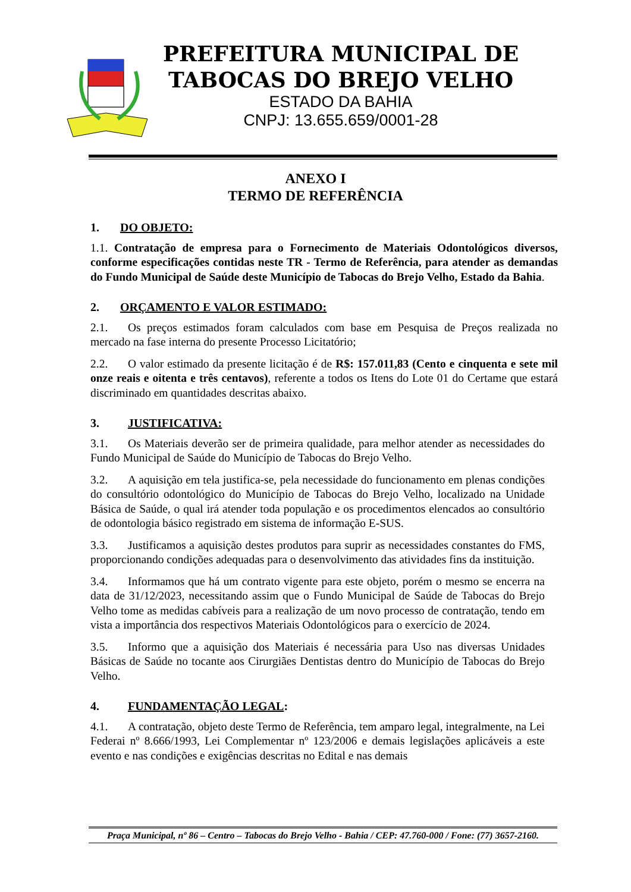PREFEITURA MUNICIPAL DE
TABOCAS DO BREJO VELHO
ESTADO DA BAHIA
CNPJ: 13.655.659/0001-28
ANEXO I
TERMO DE REFERÊNCIA
1. DO OBJETO:
1.1. Contratação de empresa para o Fornecimento de Materiais Odontológicos diversos, conforme especificações contidas neste TR - Termo de Referência, para atender as demandas do Fundo Municipal de Saúde deste Município de Tabocas do Brejo Velho, Estado da Bahia.
2. ORÇAMENTO E VALOR ESTIMADO:
2.1. Os preços estimados foram calculados com base em Pesquisa de Preços realizada no mercado na fase interna do presente Processo Licitatório;
2.2. O valor estimado da presente licitação é de R$: 157.011,83 (Cento e cinquenta e sete mil onze reais e oitenta e três centavos), referente a todos os Itens do Lote 01 do Certame que estará discriminado em quantidades descritas abaixo.
3. JUSTIFICATIVA:
3.1. Os Materiais deverão ser de primeira qualidade, para melhor atender as necessidades do Fundo Municipal de Saúde do Município de Tabocas do Brejo Velho.
3.2. A aquisição em tela justifica-se, pela necessidade do funcionamento em plenas condições do consultório odontológico do Município de Tabocas do Brejo Velho, localizado na Unidade Básica de Saúde, o qual irá atender toda população e os procedimentos elencados ao consultório de odontologia básico registrado em sistema de informação E-SUS.
3.3. Justificamos a aquisição destes produtos para suprir as necessidades constantes do FMS, proporcionando condições adequadas para o desenvolvimento das atividades fins da instituição.
3.4. Informamos que há um contrato vigente para este objeto, porém o mesmo se encerra na data de 31/12/2023, necessitando assim que o Fundo Municipal de Saúde de Tabocas do Brejo Velho tome as medidas cabíveis para a realização de um novo processo de contratação, tendo em vista a importância dos respectivos Materiais Odontológicos para o exercício de 2024.
3.5. Informo que a aquisição dos Materiais é necessária para Uso nas diversas Unidades Básicas de Saúde no tocante aos Cirurgiães Dentistas dentro do Município de Tabocas do Brejo Velho.
4. FUNDAMENTAÇÃO LEGAL:
4.1. A contratação, objeto deste Termo de Referência, tem amparo legal, integralmente, na Lei Federai nº 8.666/1993, Lei Complementar nº 123/2006 e demais legislações aplicáveis a este evento e nas condições e exigências descritas no Edital e nas demais
Praça Municipal, nº 86 – Centro – Tabocas do Brejo Velho - Bahia / CEP: 47.760-000 / Fone: (77) 3657-2160.